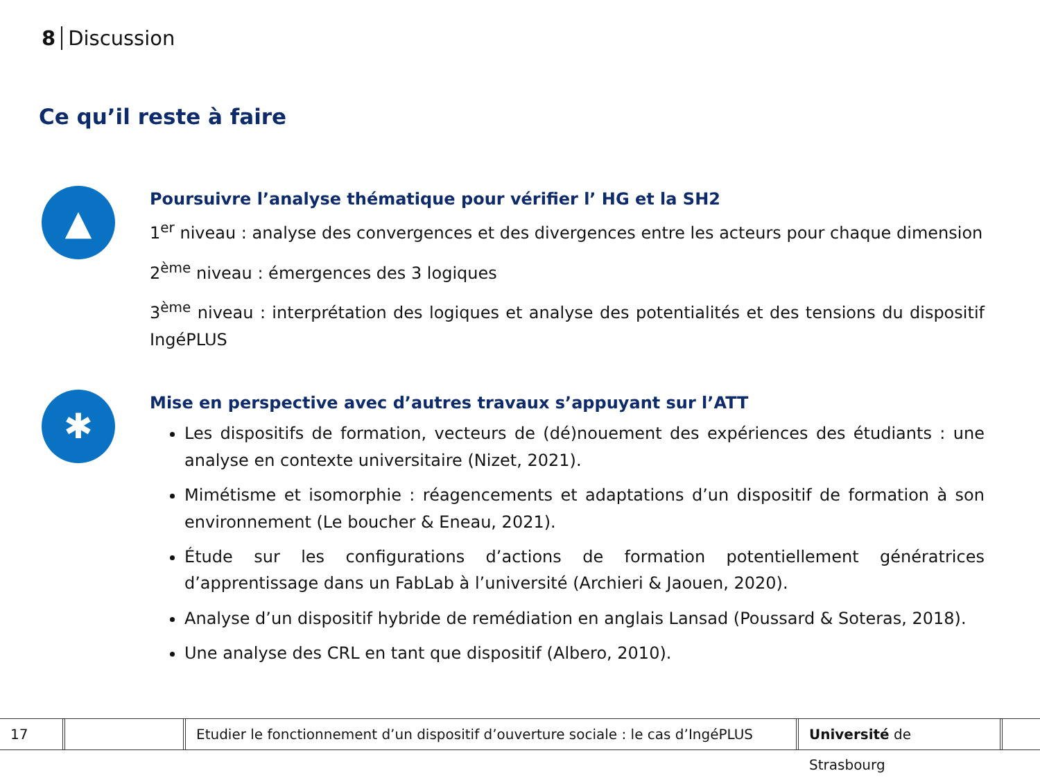8 Discussion
Ce qu’il reste à faire
▲
Poursuivre l’analyse thématique pour vérifier l’ HG et la SH2
1<sup>er</sup> niveau : analyse des convergences et des divergences entre les acteurs pour chaque dimension
2<sup>ème</sup> niveau : émergences des 3 logiques
3<sup>ème</sup> niveau : interprétation des logiques et analyse des potentialités et des tensions du dispositif IngéPLUS
✱
Mise en perspective avec d’autres travaux s’appuyant sur l’ATT
Les dispositifs de formation, vecteurs de (dé)nouement des expériences des étudiants : une analyse en contexte universitaire (Nizet, 2021).
Mimétisme et isomorphie : réagencements et adaptations d’un dispositif de formation à son environnement (Le boucher & Eneau, 2021).
Étude sur les configurations d’actions de formation potentiellement génératrices d’apprentissage dans un FabLab à l’université (Archieri & Jaouen, 2020).
Analyse d’un dispositif hybride de remédiation en anglais Lansad (Poussard & Soteras, 2018).
Une analyse des CRL en tant que dispositif (Albero, 2010).
17
Etudier le fonctionnement d’un dispositif d’ouverture sociale : le cas d’IngéPLUS
Université de Strasbourg